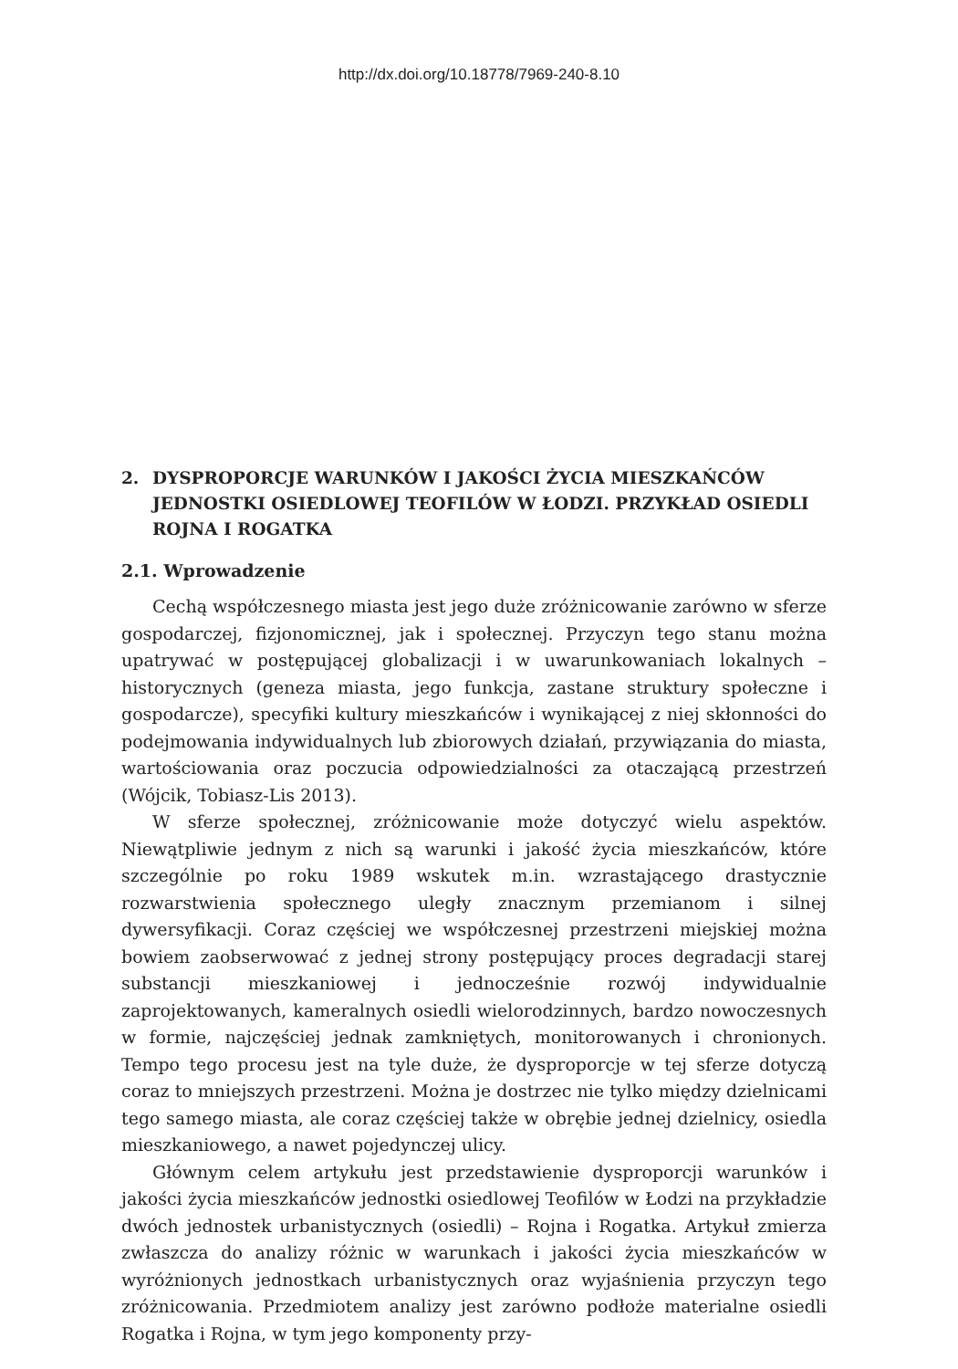http://dx.doi.org/10.18778/7969-240-8.10
2. DYSPROPORCJE WARUNKÓW I JAKOŚCI ŻYCIA MIESZKAŃCÓW JEDNOSTKI OSIEDLOWEJ TEOFILÓW W ŁODZI. PRZYKŁAD OSIEDLI ROJNA I ROGATKA
2.1. Wprowadzenie
Cechą współczesnego miasta jest jego duże zróżnicowanie zarówno w sferze gospodarczej, fizjonomicznej, jak i społecznej. Przyczyn tego stanu można upatrywać w postępującej globalizacji i w uwarunkowaniach lokalnych – historycznych (geneza miasta, jego funkcja, zastane struktury społeczne i gospodarcze), specyfiki kultury mieszkańców i wynikającej z niej skłonności do podejmowania indywidualnych lub zbiorowych działań, przywiązania do miasta, wartościowania oraz poczucia odpowiedzialności za otaczającą przestrzeń (Wójcik, Tobiasz-Lis 2013).
W sferze społecznej, zróżnicowanie może dotyczyć wielu aspektów. Niewątpliwie jednym z nich są warunki i jakość życia mieszkańców, które szczególnie po roku 1989 wskutek m.in. wzrastającego drastycznie rozwarstwienia społecznego uległy znacznym przemianom i silnej dywersyfikacji. Coraz częściej we współczesnej przestrzeni miejskiej można bowiem zaobserwować z jednej strony postępujący proces degradacji starej substancji mieszkaniowej i jednocześnie rozwój indywidualnie zaprojektowanych, kameralnych osiedli wielorodzinnych, bardzo nowoczesnych w formie, najczęściej jednak zamkniętych, monitorowanych i chronionych. Tempo tego procesu jest na tyle duże, że dysproporcje w tej sferze dotyczą coraz to mniejszych przestrzeni. Można je dostrzec nie tylko między dzielnicami tego samego miasta, ale coraz częściej także w obrębie jednej dzielnicy, osiedla mieszkaniowego, a nawet pojedynczej ulicy.
Głównym celem artykułu jest przedstawienie dysproporcji warunków i jakości życia mieszkańców jednostki osiedlowej Teofilów w Łodzi na przykładzie dwóch jednostek urbanistycznych (osiedli) – Rojna i Rogatka. Artykuł zmierza zwłaszcza do analizy różnic w warunkach i jakości życia mieszkańców w wyróżnionych jednostkach urbanistycznych oraz wyjaśnienia przyczyn tego zróżnicowania. Przedmiotem analizy jest zarówno podłoże materialne osiedli Rogatka i Rojna, w tym jego komponenty przy-